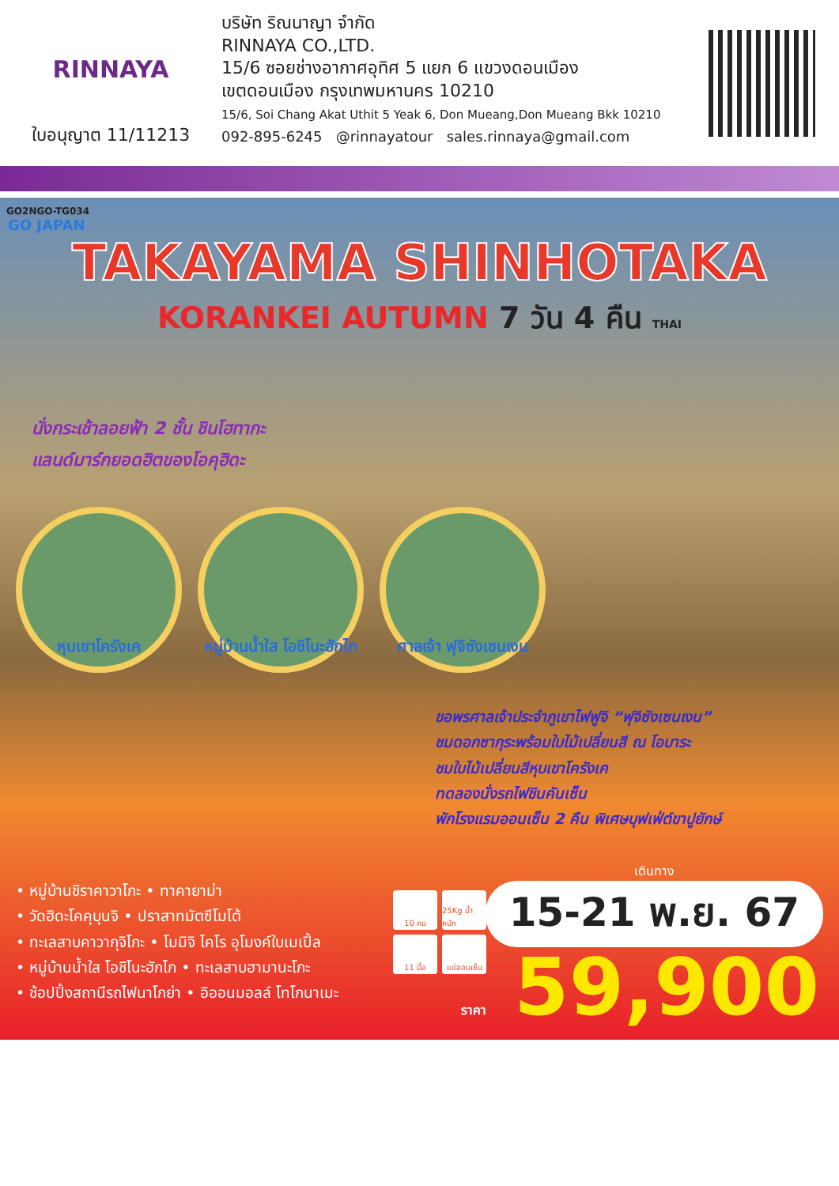RINNAYA
ใบอนุญาต 11/11213
บริษัท ริณนาญา จำกัด
RINNAYA CO.,LTD.
15/6 ซอยช่างอากาศอุทิศ 5 แยก 6 แขวงดอนเมือง
เขตดอนเมือง กรุงเทพมหานคร 10210
15/6, Soi Chang Akat Uthit 5 Yeak 6, Don Mueang,Don Mueang Bkk 10210
092-895-6245 @rinnayatour sales.rinnaya@gmail.com
GO2NGO-TG034
GO JAPAN
TAKAYAMA SHINHOTAKA
KORANKEI AUTUMN 7 วัน 4 คืน THAI
นั่งกระเช้าลอยฟ้า 2 ชั้น ชินโฮทากะ
แลนด์มาร์กยอดฮิตของโอคุฮิดะ
หุบเขาโครังเค หมู่บ้านน้ำใส โอชิโนะฮักไก
ศาลเจ้า ฟุจิซังเซนเงน
ขอพรศาลเจ้าประจำภูเขาไฟฟูจิ “ฟุจิซังเซนเงน”
ชมดอกซากุระพร้อมใบไม้เปลี่ยนสี ณ โอบาระ
ชมใบไม้เปลี่ยนสีหุบเขาโครังเค
ทดลองนั่งรถไฟชินคันเซ็น
พักโรงแรมออนเซ็น 2 คืน พิเศษบุฟเฟ่ต์ขาปูยักษ์
• หมู่บ้านชิราคาวาโกะ • ทาคายาม่า
• วัดฮิดะโคคุบุนจิ • ปราสาทมัตซึโมโต้
• ทะเลสาบคาวากุจิโกะ • โมมิจิ ไคโร อุโมงค์ใบเมเปิ้ล
• หมู่บ้านน้ำใส โอชิโนะฮักไก • ทะเลสาบฮามานะโกะ
• ช้อปปิ้งสถานีรถไฟนาโกย่า • อิออนมอลล์ โทโกนาเมะ
10 คน
25Kg น้ำหนัก
11 มื้อ
แช่ออนเซ็น
เดินทาง
15-21 พ.ย. 67
ราคา 59,900